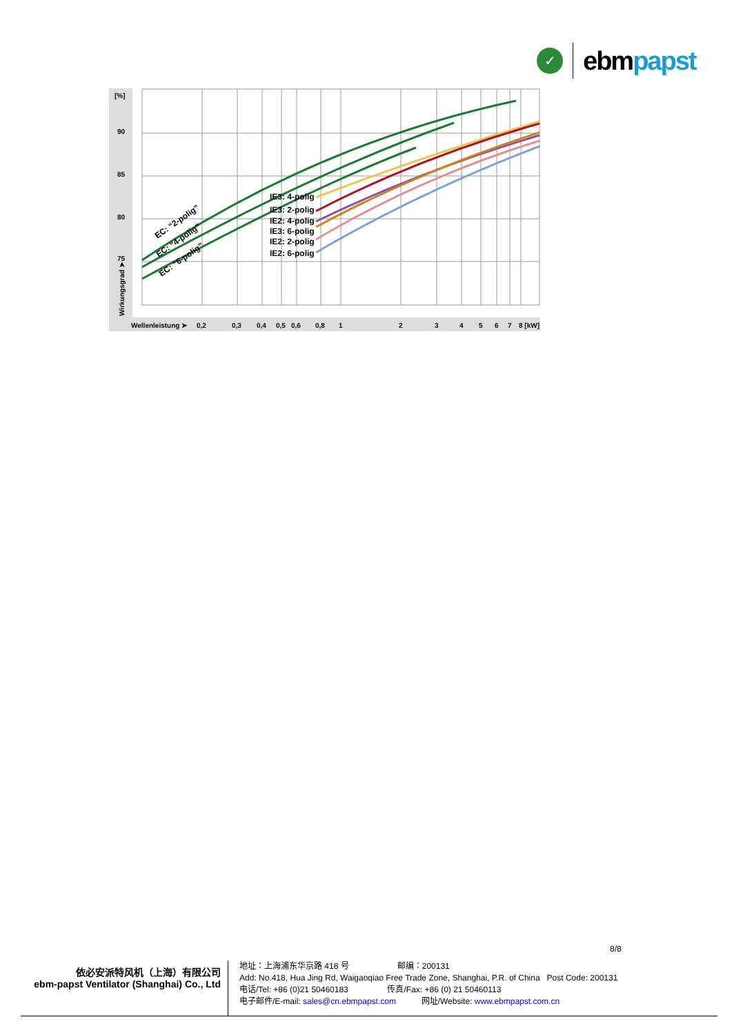✓
ebmpapst
90
85
80
75
[%]
Wirkungsgrad ➤
Wellenleistung ➤
0,2
0,3
0,4
0,5
0,6
0,8
1
2
3
4
5
6
7
8 [kW]
IE3: 4-polig
IE3: 2-polig
IE2: 4-polig
IE3: 6-polig
IE2: 2-polig
IE2: 6-polig
EC: “2-polig”
EC: “4-polig”
EC: “6-polig”
8/8
依必安派特风机（上海）有限公司
ebm-papst Ventilator (Shanghai) Co., Ltd
地址：上海浦东华京路 418 号 邮编：200131
Add: No.418, Hua Jing Rd, Waigaoqiao Free Trade Zone, Shanghai, P.R. of China Post Code: 200131
电话/Tel: +86 (0)21 50460183 传真/Fax: +86 (0) 21 50460113
电子邮件/E-mail: sales@cn.ebmpapst.com 网址/Website: www.ebmpapst.com.cn